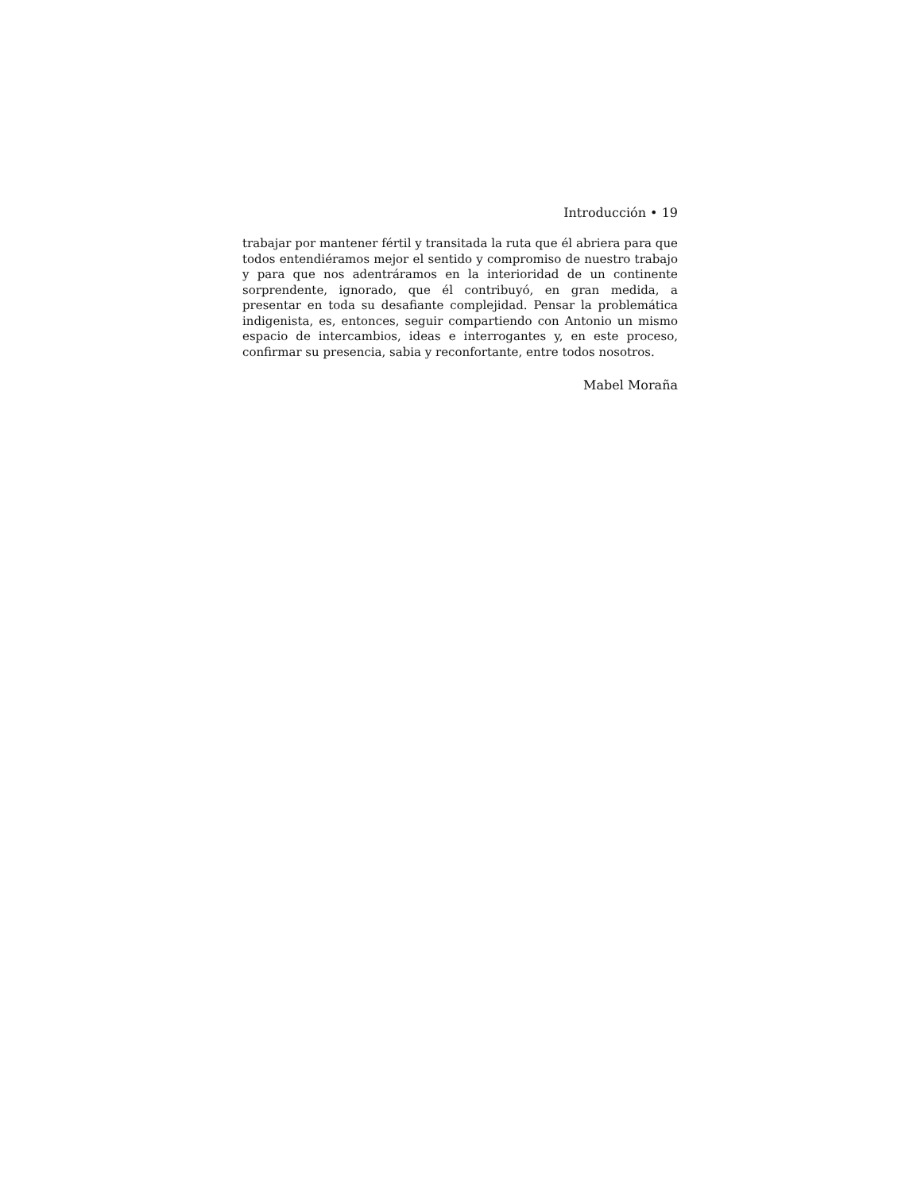Introducción • 19
trabajar por mantener fértil y transitada la ruta que él abriera para que todos entendiéramos mejor el sentido y compromiso de nuestro trabajo y para que nos adentráramos en la interioridad de un continente sorprendente, ignorado, que él contribuyó, en gran medida, a presentar en toda su desafiante complejidad. Pensar la problemática indigenista, es, entonces, seguir compartiendo con Antonio un mismo espacio de intercambios, ideas e interrogantes y, en este proceso, confirmar su presencia, sabia y reconfortante, entre todos nosotros.
Mabel Moraña